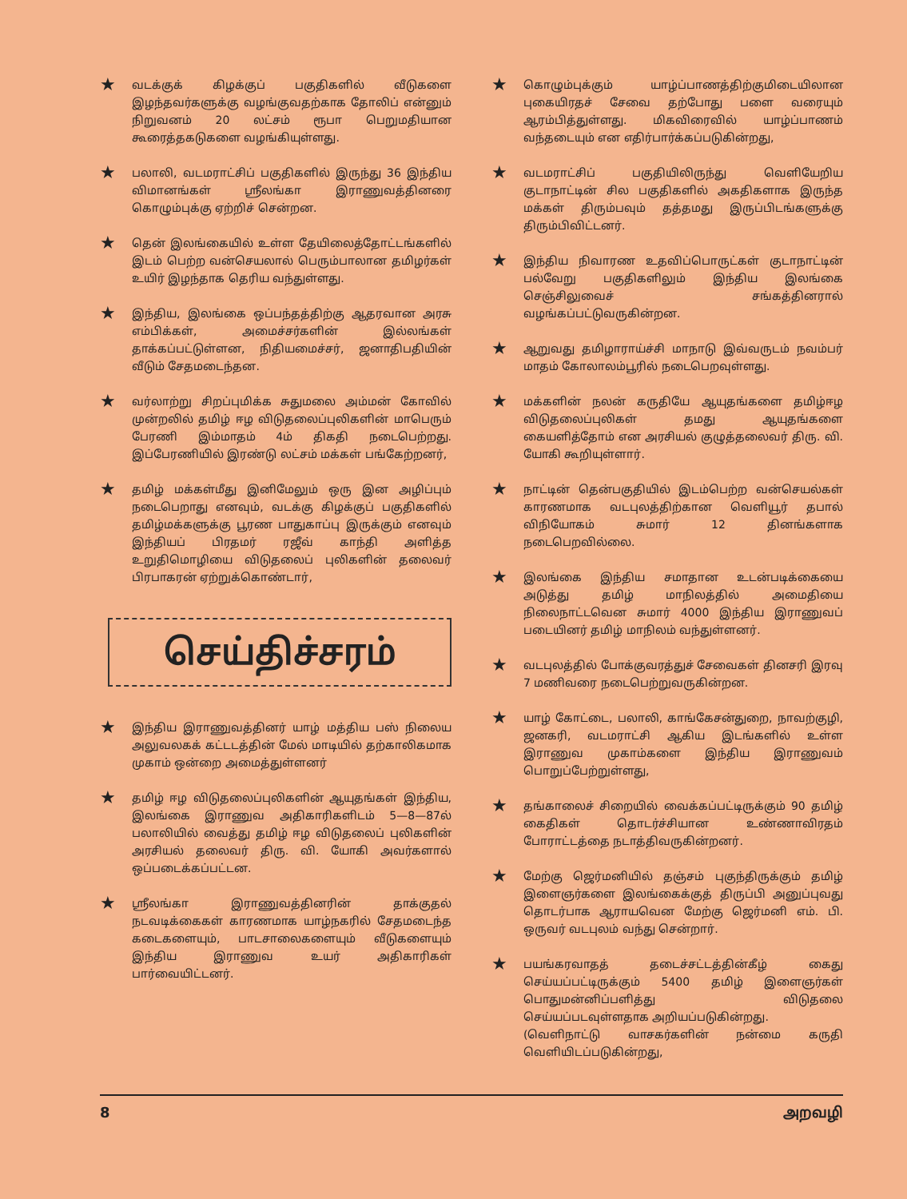★
வடக்குக் கிழக்குப் பகுதிகளில் வீடுகளை இழந்தவர்களுக்கு வழங்குவதற்காக தோலிப் என்னும் நிறுவனம் 20 லட்சம் ரூபா பெறுமதியான கூரைத்தகடுகளை வழங்கியுள்ளது.
★
பலாலி, வடமராட்சிப் பகுதிகளில் இருந்து 36 இந்திய விமானங்கள் ஸ்ரீலங்கா இராணுவத்தினரை கொழும்புக்கு ஏற்றிச் சென்றன.
★
தென் இலங்கையில் உள்ள தேயிலைத்தோட்டங்களில் இடம் பெற்ற வன்செயலால் பெரும்பாலான தமிழர்கள் உயிர் இழந்தாக தெரிய வந்துள்ளது.
★
இந்திய, இலங்கை ஒப்பந்தத்திற்கு ஆதரவான அரசு எம்பிக்கள், அமைச்சர்களின் இல்லங்கள் தாக்கப்பட்டுள்ளன, நிதியமைச்சர், ஜனாதிபதியின் வீடும் சேதமடைந்தன.
★
வர்லாற்று சிறப்புமிக்க சுதுமலை அம்மன் கோவில் முன்றலில் தமிழ் ஈழ விடுதலைப்புலிகளின் மாபெரும் பேரணி இம்மாதம் 4ம் திகதி நடைபெற்றது. இப்பேரணியில் இரண்டு லட்சம் மக்கள் பங்கேற்றனர்,
★
தமிழ் மக்கள்மீது இனிமேலும் ஒரு இன அழிப்பும் நடைபெறாது எனவும், வடக்கு கிழக்குப் பகுதிகளில் தமிழ்மக்களுக்கு பூரண பாதுகாப்பு இருக்கும் எனவும் இந்தியப் பிரதமர் ரஜீவ் காந்தி அளித்த உறுதிமொழியை விடுதலைப் புலிகளின் தலைவர் பிரபாகரன் ஏற்றுக்கொண்டார்,
செய்திச்சரம்
★
இந்திய இராணுவத்தினர் யாழ் மத்திய பஸ் நிலைய அலுவலகக் கட்டடத்தின் மேல் மாடியில் தற்காலிகமாக முகாம் ஒன்றை அமைத்துள்ளனர்
★
தமிழ் ஈழ விடுதலைப்புலிகளின் ஆயுதங்கள் இந்திய, இலங்கை இராணுவ அதிகாரிகளிடம் 5—8—87ல் பலாலியில் வைத்து தமிழ் ஈழ விடுதலைப் புலிகளின் அரசியல் தலைவர் திரு. வி. யோகி அவர்களால் ஒப்படைக்கப்பட்டன.
★
ஸ்ரீலங்கா இராணுவத்தினரின் தாக்குதல் நடவடிக்கைகள் காரணமாக யாழ்நகரில் சேதமடைந்த கடைகளையும், பாடசாலைகளையும் வீடுகளையும் இந்திய இராணுவ உயர் அதிகாரிகள் பார்வையிட்டனர்.
★
கொழும்புக்கும் யாழ்ப்பாணத்திற்குமிடையிலான புகையிரதச் சேவை தற்போது பளை வரையும் ஆரம்பித்துள்ளது. மிகவிரைவில் யாழ்ப்பாணம் வந்தடையும் என எதிர்பார்க்கப்படுகின்றது,
★
வடமராட்சிப் பகுதியிலிருந்து வெளியேறிய குடாநாட்டின் சில பகுதிகளில் அகதிகளாக இருந்த மக்கள் திரும்பவும் தத்தமது இருப்பிடங்களுக்கு திரும்பிவிட்டனர்.
★
இந்திய நிவாரண உதவிப்பொருட்கள் குடாநாட்டின் பல்வேறு பகுதிகளிலும் இந்திய இலங்கை செஞ்சிலுவைச் சங்கத்தினரால் வழங்கப்பட்டுவருகின்றன.
★
ஆறுவது தமிழாராய்ச்சி மாநாடு இவ்வருடம் நவம்பர் மாதம் கோலாலம்பூரில் நடைபெறவுள்ளது.
★
மக்களின் நலன் கருதியே ஆயுதங்களை தமிழ்ஈழ விடுதலைப்புலிகள் தமது ஆயுதங்களை கையளித்தோம் என அரசியல் குழுத்தலைவர் திரு. வி. யோகி கூறியுள்ளார்.
★
நாட்டின் தென்பகுதியில் இடம்பெற்ற வன்செயல்கள் காரணமாக வடபுலத்திற்கான வெளியூர் தபால் விநியோகம் சுமார் 12 தினங்களாக நடைபெறவில்லை.
★
இலங்கை இந்திய சமாதான உடன்படிக்கையை அடுத்து தமிழ் மாநிலத்தில் அமைதியை நிலைநாட்டவென சுமார் 4000 இந்திய இராணுவப் படையினர் தமிழ் மாநிலம் வந்துள்ளனர்.
★
வடபுலத்தில் போக்குவரத்துச் சேவைகள் தினசரி இரவு 7 மணிவரை நடைபெற்றுவருகின்றன.
★
யாழ் கோட்டை, பலாலி, காங்கேசன்துறை, நாவற்குழி, ஜனகரி, வடமராட்சி ஆகிய இடங்களில் உள்ள இராணுவ முகாம்களை இந்திய இராணுவம் பொறுப்பேற்றுள்ளது,
★
தங்காலைச் சிறையில் வைக்கப்பட்டிருக்கும் 90 தமிழ் கைதிகள் தொடர்ச்சியான உண்ணாவிரதம் போராட்டத்தை நடாத்திவருகின்றனர்.
★
மேற்கு ஜெர்மனியில் தஞ்சம் புகுந்திருக்கும் தமிழ் இளைஞர்களை இலங்கைக்குத் திருப்பி அனுப்புவது தொடர்பாக ஆராயவென மேற்கு ஜெர்மனி எம். பி. ஒருவர் வடபுலம் வந்து சென்றார்.
★
பயங்கரவாதத் தடைச்சட்டத்தின்கீழ் கைது செய்யப்பட்டிருக்கும் 5400 தமிழ் இளைஞர்கள் பொதுமன்னிப்பளித்து விடுதலை செய்யப்படவுள்ளதாக அறியப்படுகின்றது.
(வெளிநாட்டு வாசகர்களின் நன்மை கருதி வெளியிடப்படுகின்றது,
8 அறவழி